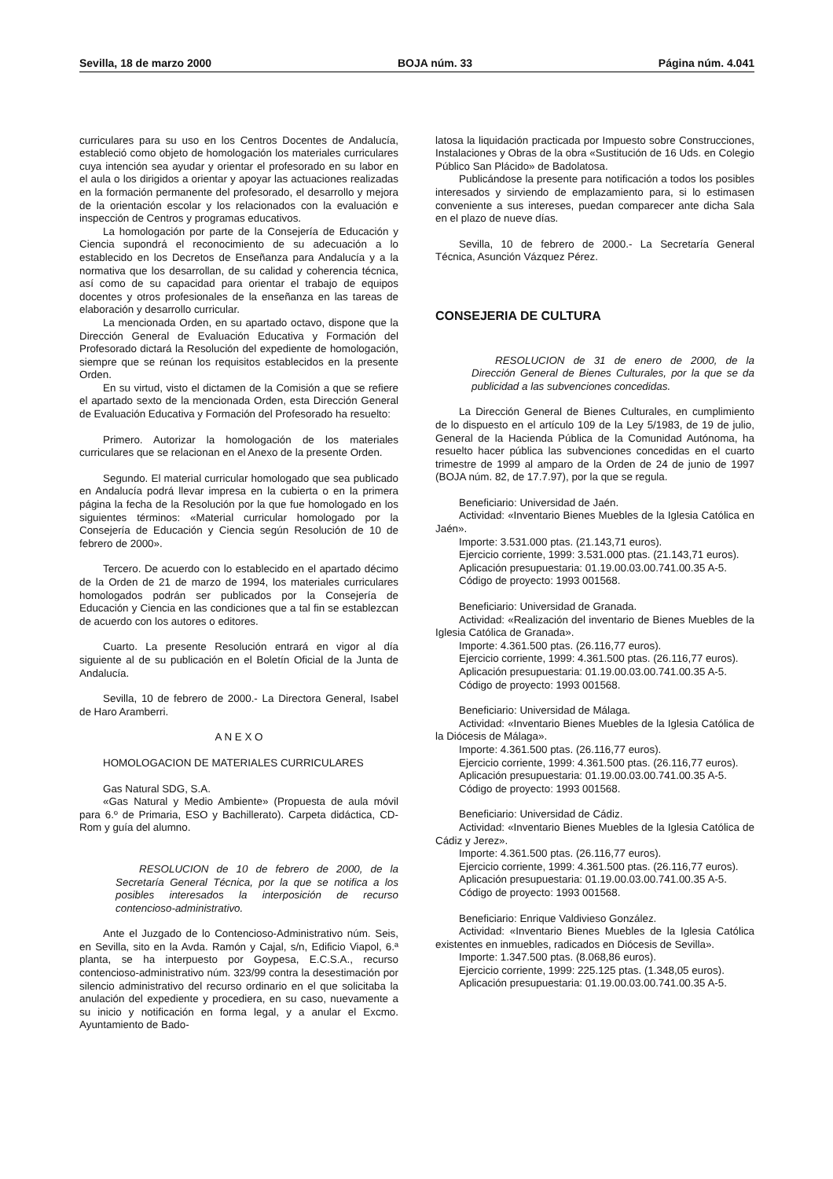Sevilla, 18 de marzo 2000 BOJA núm. 33 Página núm. 4.041
curriculares para su uso en los Centros Docentes de Andalucía, estableció como objeto de homologación los materiales curriculares cuya intención sea ayudar y orientar el profesorado en su labor en el aula o los dirigidos a orientar y apoyar las actuaciones realizadas en la formación permanente del profesorado, el desarrollo y mejora de la orientación escolar y los relacionados con la evaluación e inspección de Centros y programas educativos.
La homologación por parte de la Consejería de Educación y Ciencia supondrá el reconocimiento de su adecuación a lo establecido en los Decretos de Enseñanza para Andalucía y a la normativa que los desarrollan, de su calidad y coherencia técnica, así como de su capacidad para orientar el trabajo de equipos docentes y otros profesionales de la enseñanza en las tareas de elaboración y desarrollo curricular.
La mencionada Orden, en su apartado octavo, dispone que la Dirección General de Evaluación Educativa y Formación del Profesorado dictará la Resolución del expediente de homologación, siempre que se reúnan los requisitos establecidos en la presente Orden.
En su virtud, visto el dictamen de la Comisión a que se refiere el apartado sexto de la mencionada Orden, esta Dirección General de Evaluación Educativa y Formación del Profesorado ha resuelto:
Primero. Autorizar la homologación de los materiales curriculares que se relacionan en el Anexo de la presente Orden.
Segundo. El material curricular homologado que sea publicado en Andalucía podrá llevar impresa en la cubierta o en la primera página la fecha de la Resolución por la que fue homologado en los siguientes términos: «Material curricular homologado por la Consejería de Educación y Ciencia según Resolución de 10 de febrero de 2000».
Tercero. De acuerdo con lo establecido en el apartado décimo de la Orden de 21 de marzo de 1994, los materiales curriculares homologados podrán ser publicados por la Consejería de Educación y Ciencia en las condiciones que a tal fin se establezcan de acuerdo con los autores o editores.
Cuarto. La presente Resolución entrará en vigor al día siguiente al de su publicación en el Boletín Oficial de la Junta de Andalucía.
Sevilla, 10 de febrero de 2000.- La Directora General, Isabel de Haro Aramberri.
A N E X O
HOMOLOGACION DE MATERIALES CURRICULARES
Gas Natural SDG, S.A.
«Gas Natural y Medio Ambiente» (Propuesta de aula móvil para 6.º de Primaria, ESO y Bachillerato). Carpeta didáctica, CD-Rom y guía del alumno.
RESOLUCION de 10 de febrero de 2000, de la Secretaría General Técnica, por la que se notifica a los posibles interesados la interposición de recurso contencioso-administrativo.
Ante el Juzgado de lo Contencioso-Administrativo núm. Seis, en Sevilla, sito en la Avda. Ramón y Cajal, s/n, Edificio Viapol, 6.ª planta, se ha interpuesto por Goypesa, E.C.S.A., recurso contencioso-administrativo núm. 323/99 contra la desestimación por silencio administrativo del recurso ordinario en el que solicitaba la anulación del expediente y procediera, en su caso, nuevamente a su inicio y notificación en forma legal, y a anular el Excmo. Ayuntamiento de Bado-
latosa la liquidación practicada por Impuesto sobre Construcciones, Instalaciones y Obras de la obra «Sustitución de 16 Uds. en Colegio Público San Plácido» de Badolatosa.
Publicándose la presente para notificación a todos los posibles interesados y sirviendo de emplazamiento para, si lo estimasen conveniente a sus intereses, puedan comparecer ante dicha Sala en el plazo de nueve días.
Sevilla, 10 de febrero de 2000.- La Secretaría General Técnica, Asunción Vázquez Pérez.
CONSEJERIA DE CULTURA
RESOLUCION de 31 de enero de 2000, de la Dirección General de Bienes Culturales, por la que se da publicidad a las subvenciones concedidas.
La Dirección General de Bienes Culturales, en cumplimiento de lo dispuesto en el artículo 109 de la Ley 5/1983, de 19 de julio, General de la Hacienda Pública de la Comunidad Autónoma, ha resuelto hacer pública las subvenciones concedidas en el cuarto trimestre de 1999 al amparo de la Orden de 24 de junio de 1997 (BOJA núm. 82, de 17.7.97), por la que se regula.
Beneficiario: Universidad de Jaén.
Actividad: «Inventario Bienes Muebles de la Iglesia Católica en Jaén».
Importe: 3.531.000 ptas. (21.143,71 euros).
Ejercicio corriente, 1999: 3.531.000 ptas. (21.143,71 euros).
Aplicación presupuestaria: 01.19.00.03.00.741.00.35 A-5.
Código de proyecto: 1993 001568.
Beneficiario: Universidad de Granada.
Actividad: «Realización del inventario de Bienes Muebles de la Iglesia Católica de Granada».
Importe: 4.361.500 ptas. (26.116,77 euros).
Ejercicio corriente, 1999: 4.361.500 ptas. (26.116,77 euros).
Aplicación presupuestaria: 01.19.00.03.00.741.00.35 A-5.
Código de proyecto: 1993 001568.
Beneficiario: Universidad de Málaga.
Actividad: «Inventario Bienes Muebles de la Iglesia Católica de la Diócesis de Málaga».
Importe: 4.361.500 ptas. (26.116,77 euros).
Ejercicio corriente, 1999: 4.361.500 ptas. (26.116,77 euros).
Aplicación presupuestaria: 01.19.00.03.00.741.00.35 A-5.
Código de proyecto: 1993 001568.
Beneficiario: Universidad de Cádiz.
Actividad: «Inventario Bienes Muebles de la Iglesia Católica de Cádiz y Jerez».
Importe: 4.361.500 ptas. (26.116,77 euros).
Ejercicio corriente, 1999: 4.361.500 ptas. (26.116,77 euros).
Aplicación presupuestaria: 01.19.00.03.00.741.00.35 A-5.
Código de proyecto: 1993 001568.
Beneficiario: Enrique Valdivieso González.
Actividad: «Inventario Bienes Muebles de la Iglesia Católica existentes en inmuebles, radicados en Diócesis de Sevilla».
Importe: 1.347.500 ptas. (8.068,86 euros).
Ejercicio corriente, 1999: 225.125 ptas. (1.348,05 euros).
Aplicación presupuestaria: 01.19.00.03.00.741.00.35 A-5.